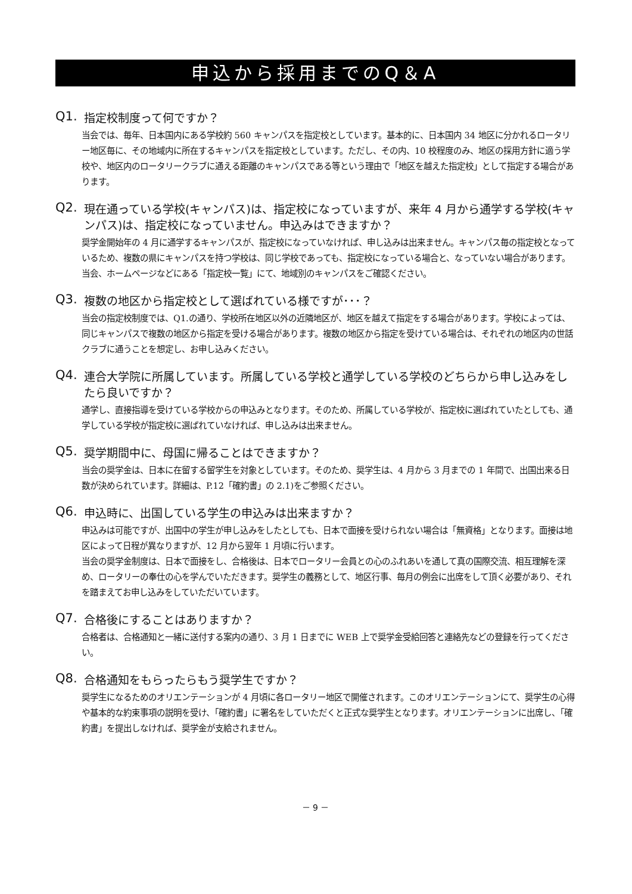申込から採用までのQ＆A
Q1. 指定校制度って何ですか？
当会では、毎年、日本国内にある学校約 560 キャンパスを指定校としています。基本的に、日本国内 34 地区に分かれるロータリー地区毎に、その地域内に所在するキャンパスを指定校としています。ただし、その内、10 校程度のみ、地区の採用方針に適う学校や、地区内のロータリークラブに通える距離のキャンパスである等という理由で「地区を越えた指定校」として指定する場合があります。
Q2. 現在通っている学校(キャンパス)は、指定校になっていますが、来年 4 月から通学する学校(キャンパス)は、指定校になっていません。申込みはできますか？
奨学金開始年の 4 月に通学するキャンパスが、指定校になっていなければ、申し込みは出来ません。キャンパス毎の指定校となっているため、複数の県にキャンパスを持つ学校は、同じ学校であっても、指定校になっている場合と、なっていない場合があります。当会、ホームページなどにある「指定校一覧」にて、地域別のキャンパスをご確認ください。
Q3. 複数の地区から指定校として選ばれている様ですが･･･？
当会の指定校制度では、Q1.の通り、学校所在地区以外の近隣地区が、地区を越えて指定をする場合があります。学校によっては、同じキャンパスで複数の地区から指定を受ける場合があります。複数の地区から指定を受けている場合は、それぞれの地区内の世話クラブに通うことを想定し、お申し込みください。
Q4. 連合大学院に所属しています。所属している学校と通学している学校のどちらから申し込みをしたら良いですか？
通学し、直接指導を受けている学校からの申込みとなります。そのため、所属している学校が、指定校に選ばれていたとしても、通学している学校が指定校に選ばれていなければ、申し込みは出来ません。
Q5. 奨学期間中に、母国に帰ることはできますか？
当会の奨学金は、日本に在留する留学生を対象としています。そのため、奨学生は、4 月から 3 月までの 1 年間で、出国出来る日数が決められています。詳細は、P.12「確約書」の 2.1)をご参照ください。
Q6. 申込時に、出国している学生の申込みは出来ますか？
申込みは可能ですが、出国中の学生が申し込みをしたとしても、日本で面接を受けられない場合は「無資格」となります。面接は地区によって日程が異なりますが、12 月から翌年 1 月頃に行います。
当会の奨学金制度は、日本で面接をし、合格後は、日本でロータリー会員との心のふれあいを通して真の国際交流、相互理解を深め、ロータリーの奉仕の心を学んでいただきます。奨学生の義務として、地区行事、毎月の例会に出席をして頂く必要があり、それを踏まえてお申し込みをしていただいています。
Q7. 合格後にすることはありますか？
合格者は、合格通知と一緒に送付する案内の通り、3 月 1 日までに WEB 上で奨学金受給回答と連絡先などの登録を行ってください。
Q8. 合格通知をもらったらもう奨学生ですか？
奨学生になるためのオリエンテーションが 4 月頃に各ロータリー地区で開催されます。このオリエンテーションにて、奨学生の心得や基本的な約束事項の説明を受け、「確約書」に署名をしていただくと正式な奨学生となります。オリエンテーションに出席し、「確約書」を提出しなければ、奨学金が支給されません。
－ 9 －